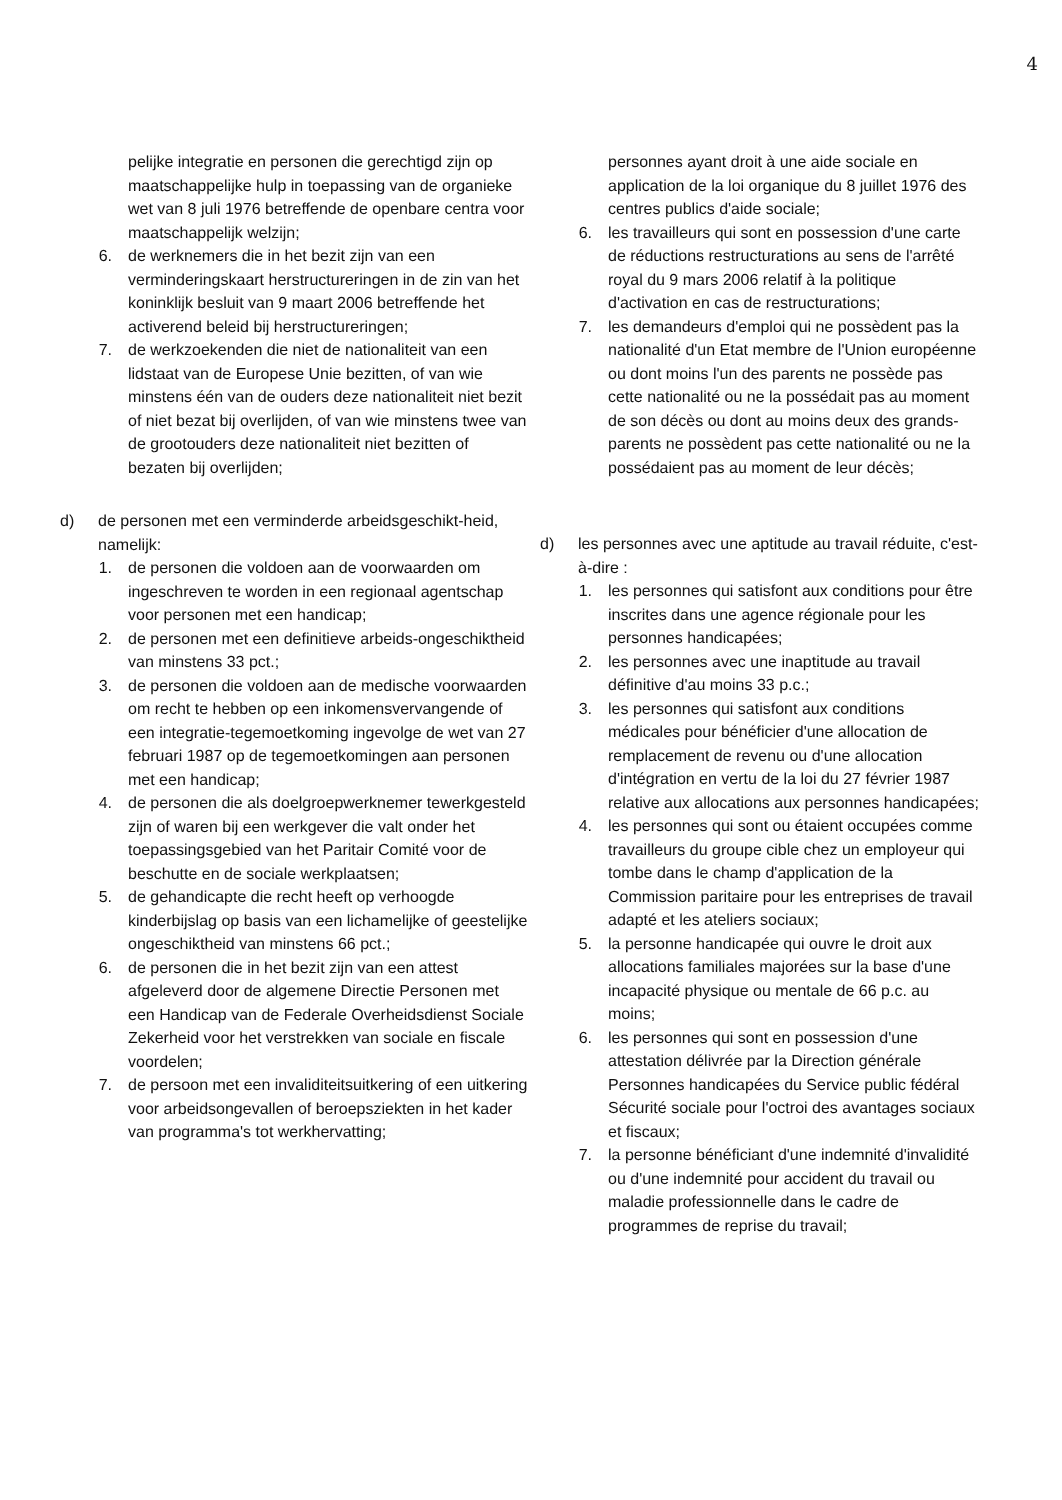4
pelijke integratie en personen die gerechtigd zijn op maatschappelijke hulp in toepassing van de organieke wet van 8 juli 1976 betreffende de openbare centra voor maatschappelijk welzijn;
6. de werknemers die in het bezit zijn van een verminderingskaart herstructureringen in de zin van het koninklijk besluit van 9 maart 2006 betreffende het activerend beleid bij herstructureringen;
7. de werkzoekenden die niet de nationaliteit van een lidstaat van de Europese Unie bezitten, of van wie minstens één van de ouders deze nationaliteit niet bezit of niet bezat bij overlijden, of van wie minstens twee van de grootouders deze nationaliteit niet bezitten of bezaten bij overlijden;
d) de personen met een verminderde arbeidsgeschikt-heid, namelijk:
1. de personen die voldoen aan de voorwaarden om ingeschreven te worden in een regionaal agentschap voor personen met een handicap;
2. de personen met een definitieve arbeids-ongeschiktheid van minstens 33 pct.;
3. de personen die voldoen aan de medische voorwaarden om recht te hebben op een inkomensvervangende of een integratie-tegemoetkoming ingevolge de wet van 27 februari 1987 op de tegemoetkomingen aan personen met een handicap;
4. de personen die als doelgroepwerknemer tewerkgesteld zijn of waren bij een werkgever die valt onder het toepassingsgebied van het Paritair Comité voor de beschutte en de sociale werkplaatsen;
5. de gehandicapte die recht heeft op verhoogde kinderbijslag op basis van een lichamelijke of geestelijke ongeschiktheid van minstens 66 pct.;
6. de personen die in het bezit zijn van een attest afgeleverd door de algemene Directie Personen met een Handicap van de Federale Overheidsdienst Sociale Zekerheid voor het verstrekken van sociale en fiscale voordelen;
7. de persoon met een invaliditeitsuitkering of een uitkering voor arbeidsongevallen of beroepsziekten in het kader van programma's tot werkhervatting;
personnes ayant droit à une aide sociale en application de la loi organique du 8 juillet 1976 des centres publics d'aide sociale;
6. les travailleurs qui sont en possession d'une carte de réductions restructurations au sens de l'arrêté royal du 9 mars 2006 relatif à la politique d'activation en cas de restructurations;
7. les demandeurs d'emploi qui ne possèdent pas la nationalité d'un Etat membre de l'Union européenne ou dont moins l'un des parents ne possède pas cette nationalité ou ne la possédait pas au moment de son décès ou dont au moins deux des grands-parents ne possèdent pas cette nationalité ou ne la possédaient pas au moment de leur décès;
d) les personnes avec une aptitude au travail réduite, c'est-à-dire :
1. les personnes qui satisfont aux conditions pour être inscrites dans une agence régionale pour les personnes handicapées;
2. les personnes avec une inaptitude au travail définitive d'au moins 33 p.c.;
3. les personnes qui satisfont aux conditions médicales pour bénéficier d'une allocation de remplacement de revenu ou d'une allocation d'intégration en vertu de la loi du 27 février 1987 relative aux allocations aux personnes handicapées;
4. les personnes qui sont ou étaient occupées comme travailleurs du groupe cible chez un employeur qui tombe dans le champ d'application de la Commission paritaire pour les entreprises de travail adapté et les ateliers sociaux;
5. la personne handicapée qui ouvre le droit aux allocations familiales majorées sur la base d'une incapacité physique ou mentale de 66 p.c. au moins;
6. les personnes qui sont en possession d'une attestation délivrée par la Direction générale Personnes handicapées du Service public fédéral Sécurité sociale pour l'octroi des avantages sociaux et fiscaux;
7. la personne bénéficiant d'une indemnité d'invalidité ou d'une indemnité pour accident du travail ou maladie professionnelle dans le cadre de programmes de reprise du travail;